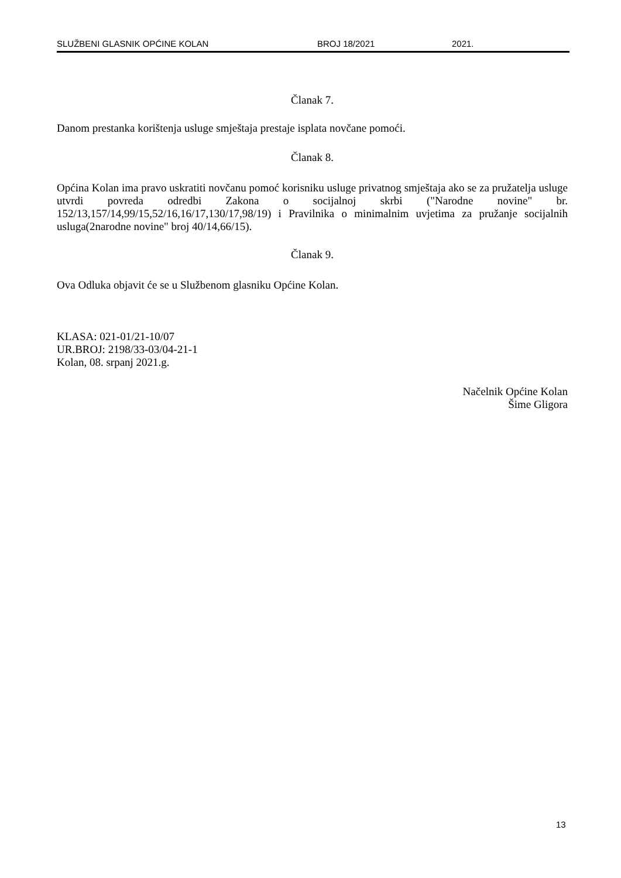SLUŽBENI GLASNIK OPĆINE KOLAN BROJ 18/2021 2021.
Članak 7.
Danom prestanka korištenja usluge smještaja prestaje isplata novčane pomoći.
Članak 8.
Općina Kolan ima pravo uskratiti novčanu pomoć korisniku usluge privatnog smještaja ako se za pružatelja usluge utvrdi povreda odredbi Zakona o socijalnoj skrbi ("Narodne novine" br. 152/13,157/14,99/15,52/16,16/17,130/17,98/19) i Pravilnika o minimalnim uvjetima za pružanje socijalnih usluga(2narodne novine" broj 40/14,66/15).
Članak 9.
Ova Odluka objavit će se u Službenom glasniku Općine Kolan.
KLASA: 021-01/21-10/07
UR.BROJ: 2198/33-03/04-21-1
Kolan, 08. srpanj 2021.g.
Načelnik Općine Kolan
Šime Gligora
13